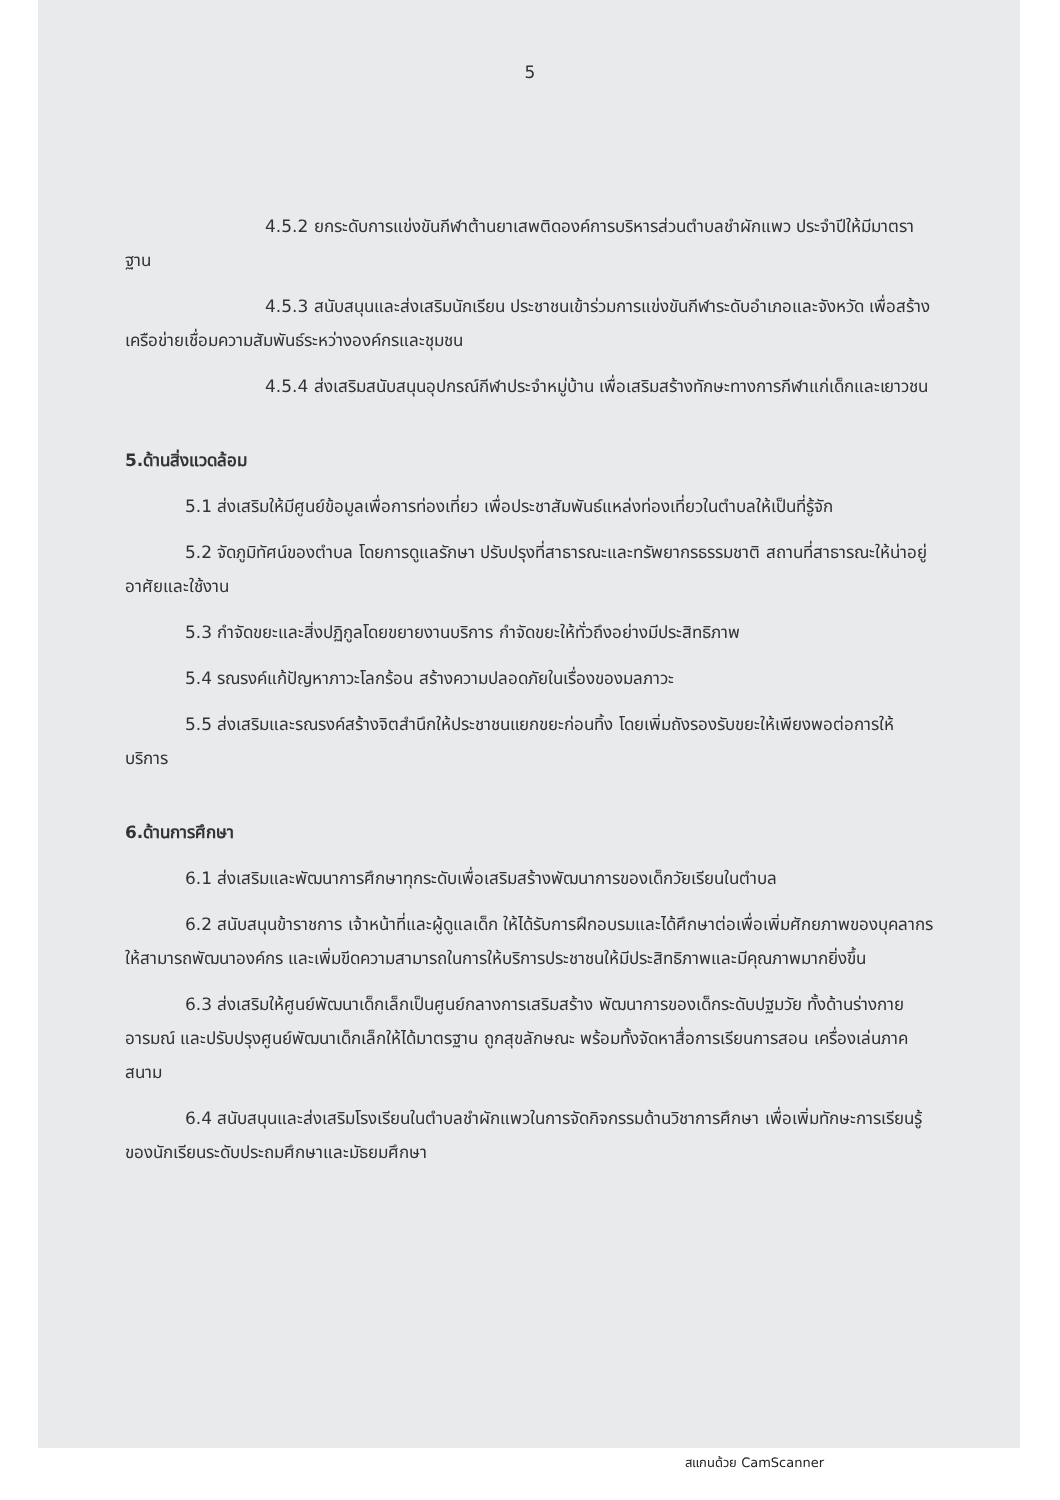5
4.5.2 ยกระดับการแข่งขันกีฬาต้านยาเสพติดองค์การบริหารส่วนตำบลชำผักแพว ประจำปีให้มีมาตราฐาน
4.5.3 สนับสนุนและส่งเสริมนักเรียน ประชาชนเข้าร่วมการแข่งขันกีฬาระดับอำเภอและจังหวัด เพื่อสร้างเครือข่ายเชื่อมความสัมพันธ์ระหว่างองค์กรและชุมชน
4.5.4 ส่งเสริมสนับสนุนอุปกรณ์กีฬาประจำหมู่บ้าน เพื่อเสริมสร้างทักษะทางการกีฬาแก่เด็กและเยาวชน
5.ด้านสิ่งแวดล้อม
5.1 ส่งเสริมให้มีศูนย์ข้อมูลเพื่อการท่องเที่ยว เพื่อประชาสัมพันธ์แหล่งท่องเที่ยวในตำบลให้เป็นที่รู้จัก
5.2 จัดภูมิทัศน์ของตำบล โดยการดูแลรักษา ปรับปรุงที่สาธารณะและทรัพยากรธรรมชาติ สถานที่สาธารณะให้น่าอยู่อาศัยและใช้งาน
5.3 กำจัดขยะและสิ่งปฏิกูลโดยขยายงานบริการ กำจัดขยะให้ทั่วถึงอย่างมีประสิทธิภาพ
5.4 รณรงค์แก้ปัญหาภาวะโลกร้อน สร้างความปลอดภัยในเรื่องของมลภาวะ
5.5 ส่งเสริมและรณรงค์สร้างจิตสำนึกให้ประชาชนแยกขยะก่อนทิ้ง โดยเพิ่มถังรองรับขยะให้เพียงพอต่อการให้บริการ
6.ด้านการศึกษา
6.1 ส่งเสริมและพัฒนาการศึกษาทุกระดับเพื่อเสริมสร้างพัฒนาการของเด็กวัยเรียนในตำบล
6.2 สนับสนุนข้าราชการ เจ้าหน้าที่และผู้ดูแลเด็ก ให้ได้รับการฝึกอบรมและได้ศึกษาต่อเพื่อเพิ่มศักยภาพของบุคลากรให้สามารถพัฒนาองค์กร และเพิ่มขีดความสามารถในการให้บริการประชาชนให้มีประสิทธิภาพและมีคุณภาพมากยิ่งขึ้น
6.3 ส่งเสริมให้ศูนย์พัฒนาเด็กเล็กเป็นศูนย์กลางการเสริมสร้าง พัฒนาการของเด็กระดับปฐมวัย ทั้งด้านร่างกาย อารมณ์ และปรับปรุงศูนย์พัฒนาเด็กเล็กให้ได้มาตรฐาน ถูกสุขลักษณะ พร้อมทั้งจัดหาสื่อการเรียนการสอน เครื่องเล่นภาคสนาม
6.4 สนับสนุนและส่งเสริมโรงเรียนในตำบลชำผักแพวในการจัดกิจกรรมด้านวิชาการศึกษา เพื่อเพิ่มทักษะการเรียนรู้ของนักเรียนระดับประถมศึกษาและมัธยมศึกษา
สแกนด้วย CamScanner